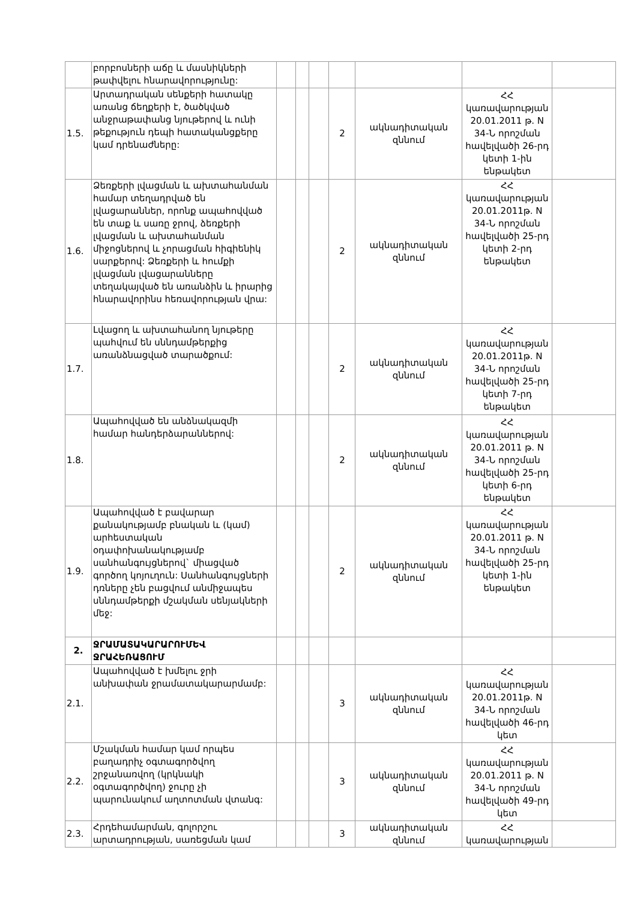| | բորբոսների աճը և մասնիկների թափվելու հնարավորությունը: | | | | | | | |
| 1.5. | Արտադրական սենքերի հատակը առանց ճեղքերի է, ծածկված անջրաթափանց նյութերով և ունի թեքություն դեպի հատականցքերը կամ դրենաժները: | | | | 2 | ակնադիտական զննում | ՀՀ կառավարության 20.01.2011 թ. N 34-Ն որոշման հավելվածի 26-րդ կետի 1-ին ենթակետ | |
| 1.6. | Ձեռքերի լվացման և ախտահանման համար տեղադրված են լվացարաններ, որոնք ապահովված են տաք և սառը ջրով, ձեռքերի լվացման և ախտահանման միջոցներով և չորացման հիգիենիկ սարքերով: Ձեռքերի և հումքի լվացման լվացարանները տեղակայված են առանձին և իրարից հնարավորինս հեռավորության վրա: | | | | 2 | ակնադիտական զննում | ՀՀ կառավարության 20.01.2011թ. N 34-Ն որոշման հավելվածի 25-րդ կետի 2-րդ ենթակետ | |
| 1.7. | Լվացող և ախտահանող նյութերը պահվում են սննդամթերքից առանձնացված տարածքում: | | | | 2 | ակնադիտական զննում | ՀՀ կառավարության 20.01.2011թ. N 34-Ն որոշման հավելվածի 25-րդ կետի 7-րդ ենթակետ | |
| 1.8. | Ապահովված են անձնակազմի համար հանդերձարաններով: | | | | 2 | ակնադիտական զննում | ՀՀ կառավարության 20.01.2011 թ. N 34-Ն որոշման հավելվածի 25-րդ կետի 6-րդ ենթակետ | |
| 1.9. | Ապահովված է բավարար քանակությամբ բնական և (կամ) արհեստական օդափոխանակությամբ սանհանգույցներով` միացված գործող կոյուղուն: Սանհանգույցների դռները չեն բացվում անմիջապես սննդամթերքի մշակման սենյակների մեջ: | | | | 2 | ակնադիտական զննում | ՀՀ կառավարության 20.01.2011 թ. N 34-Ն որոշման հավելվածի 25-րդ կետի 1-ին ենթակետ | |
| 2. | ՋՐԱՄԱՏԱԿԱՐԱՐՈՒՄԵՎ ՋՐԱՀԵՌԱՑՈՒՄ | | | | | | | |
| 2.1. | Ապահովված է խմելու ջրի անխափան ջրամատակարարմամբ: | | | | 3 | ակնադիտական զննում | ՀՀ կառավարության 20.01.2011թ. N 34-Ն որոշման հավելվածի 46-րդ կետ | |
| 2.2. | Մշակման համար կամ որպես բաղադրիչ օգտագործվող շրջանառվող (կրկնակի օգտագործվող) ջուրը չի պարունակում աղտոտման վտանգ: | | | | 3 | ակնադիտական զննում | ՀՀ կառավարության 20.01.2011 թ. N 34-Ն որոշման հավելվածի 49-րդ կետ | |
| 2.3. | Հրդեհամարման, գոլորշու արտադրության, սառեցման կամ | | | | 3 | ակնադիտական զննում | ՀՀ կառավարության | |